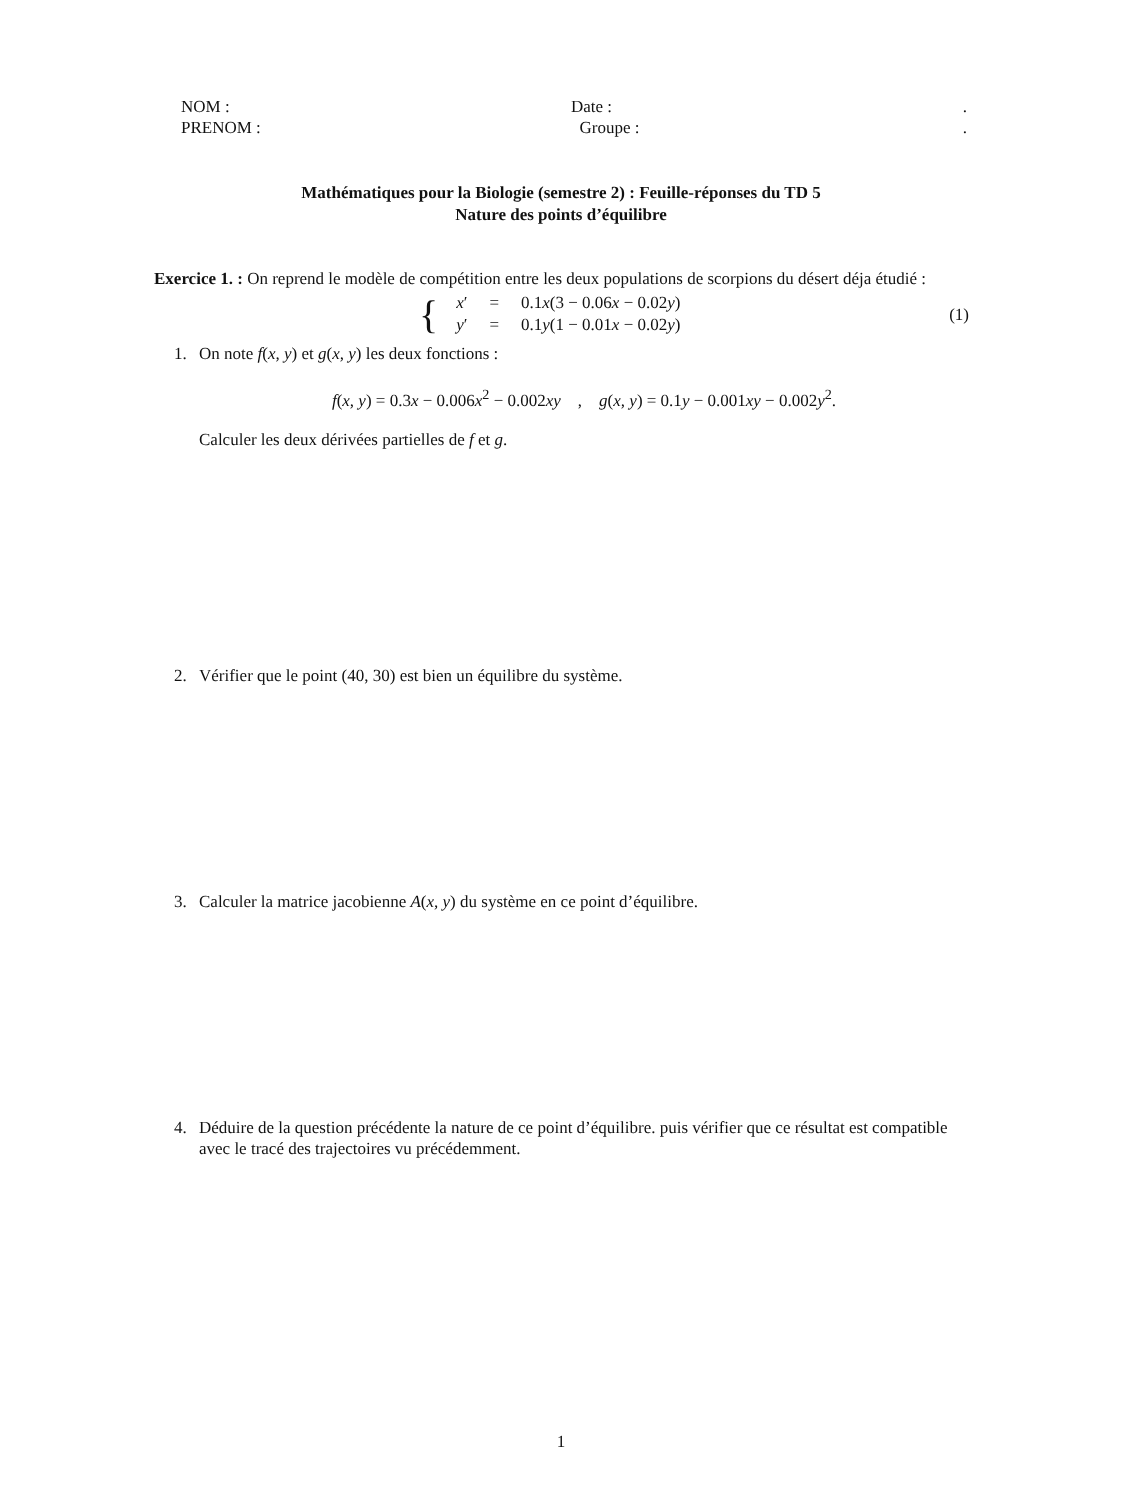NOM : Date :.
PRENOM : Groupe :.
Mathématiques pour la Biologie (semestre 2) : Feuille-réponses du TD 5
Nature des points d’équilibre
Exercice 1. : On reprend le modèle de compétition entre les deux populations de scorpions du désert déja étudié :
{
| x ′ | = | 0.1 x (3 − 0.06 x − 0.02 y ) |
| y ′ | = | 0.1 y (1 − 0.01 x − 0.02 y ) |
(1)
1. On note f(x, y) et g(x, y) les deux fonctions :
f(x, y) = 0.3x − 0.006x<sup>2</sup> − 0.002xy , g(x, y) = 0.1y − 0.001xy − 0.002y<sup>2</sup>.
Calculer les deux dérivées partielles de f et g.
2. Vérifier que le point (40, 30) est bien un équilibre du système.
3. Calculer la matrice jacobienne A(x, y) du système en ce point d’équilibre.
4. Déduire de la question précédente la nature de ce point d’équilibre. puis vérifier que ce résultat est compatible avec le tracé des trajectoires vu précédemment.
1